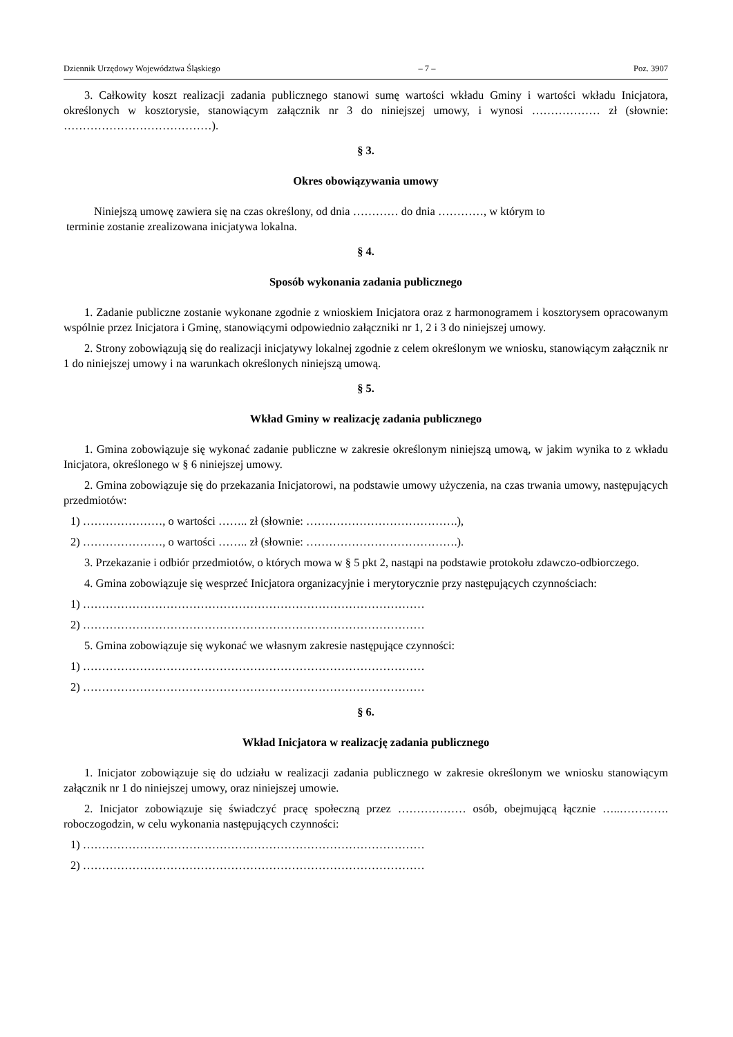Dziennik Urzędowy Województwa Śląskiego – 7 – Poz. 3907
3. Całkowity koszt realizacji zadania publicznego stanowi sumę wartości wkładu Gminy i wartości wkładu Inicjatora, określonych w kosztorysie, stanowiącym załącznik nr 3 do niniejszej umowy, i wynosi ……………… zł (słownie: …………………………………).
§ 3.
Okres obowiązywania umowy
Niniejszą umowę zawiera się na czas określony, od dnia ………… do dnia …………, w którym to
terminie zostanie zrealizowana inicjatywa lokalna.
§ 4.
Sposób wykonania zadania publicznego
1. Zadanie publiczne zostanie wykonane zgodnie z wnioskiem Inicjatora oraz z harmonogramem i kosztorysem opracowanym wspólnie przez Inicjatora i Gminę, stanowiącymi odpowiednio załączniki nr 1, 2 i 3 do niniejszej umowy.
2. Strony zobowiązują się do realizacji inicjatywy lokalnej zgodnie z celem określonym we wniosku, stanowiącym załącznik nr 1 do niniejszej umowy i na warunkach określonych niniejszą umową.
§ 5.
Wkład Gminy w realizację zadania publicznego
1. Gmina zobowiązuje się wykonać zadanie publiczne w zakresie określonym niniejszą umową, w jakim wynika to z wkładu Inicjatora, określonego w § 6 niniejszej umowy.
2. Gmina zobowiązuje się do przekazania Inicjatorowi, na podstawie umowy użyczenia, na czas trwania umowy, następujących przedmiotów:
1) …………………, o wartości …….. zł (słownie: ………………………………….),
2) …………………, o wartości …….. zł (słownie: ………………………………….).
3. Przekazanie i odbiór przedmiotów, o których mowa w § 5 pkt 2, nastąpi na podstawie protokołu zdawczo-odbiorczego.
4. Gmina zobowiązuje się wesprzeć Inicjatora organizacyjnie i merytorycznie przy następujących czynnościach:
1) ………………………………………………………………………………
2) ………………………………………………………………………………
5. Gmina zobowiązuje się wykonać we własnym zakresie następujące czynności:
1) ………………………………………………………………………………
2) ………………………………………………………………………………
§ 6.
Wkład Inicjatora w realizację zadania publicznego
1. Inicjator zobowiązuje się do udziału w realizacji zadania publicznego w zakresie określonym we wniosku stanowiącym załącznik nr 1 do niniejszej umowy, oraz niniejszej umowie.
2. Inicjator zobowiązuje się świadczyć pracę społeczną przez ……………… osób, obejmującą łącznie …..…………. roboczogodzin, w celu wykonania następujących czynności:
1) ………………………………………………………………………………
2) ………………………………………………………………………………